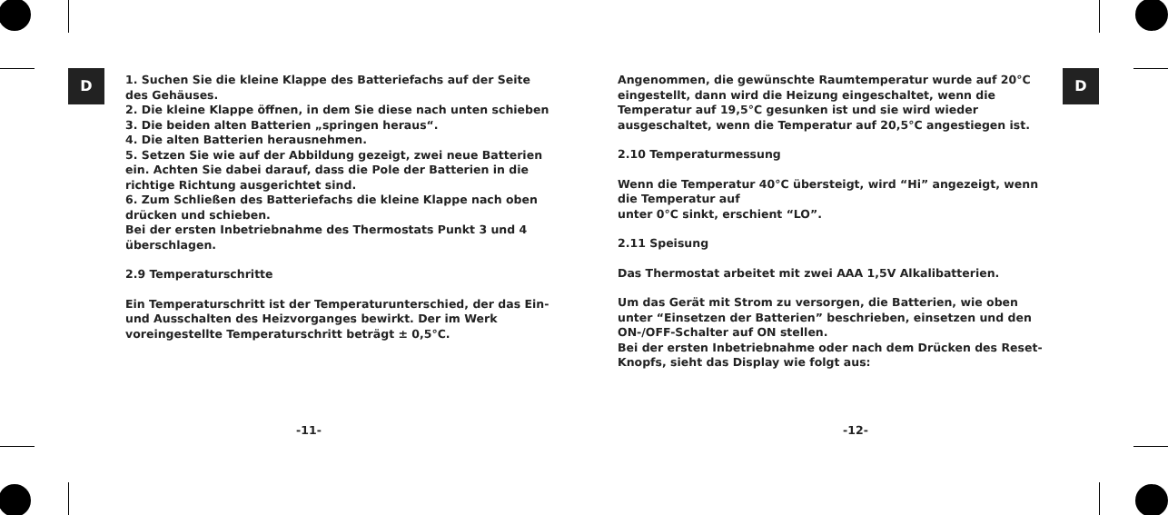D D
1. Suchen Sie die kleine Klappe des Batteriefachs auf der Seite des Gehäuses.
2. Die kleine Klappe öffnen, in dem Sie diese nach unten schieben
3. Die beiden alten Batterien „springen heraus“.
4. Die alten Batterien herausnehmen.
5. Setzen Sie wie auf der Abbildung gezeigt, zwei neue Batterien ein. Achten Sie dabei darauf, dass die Pole der Batterien in die richtige Richtung ausgerichtet sind.
6. Zum Schließen des Batteriefachs die kleine Klappe nach oben drücken und schieben.
Bei der ersten Inbetriebnahme des Thermostats Punkt 3 und 4 überschlagen.
2.9 Temperaturschritte
Ein Temperaturschritt ist der Temperaturunterschied, der das Ein- und Ausschalten des Heizvorganges bewirkt. Der im Werk voreingestellte Temperaturschritt beträgt ± 0,5°C.
Angenommen, die gewünschte Raumtemperatur wurde auf 20°C eingestellt, dann wird die Heizung eingeschaltet, wenn die Temperatur auf 19,5°C gesunken ist und sie wird wieder ausgeschaltet, wenn die Temperatur auf 20,5°C angestiegen ist.
2.10 Temperaturmessung
Wenn die Temperatur 40°C übersteigt, wird “Hi” angezeigt, wenn die Temperatur auf
unter 0°C sinkt, erschient “LO”.
2.11 Speisung
Das Thermostat arbeitet mit zwei AAA 1,5V Alkalibatterien.
Um das Gerät mit Strom zu versorgen, die Batterien, wie oben unter “Einsetzen der Batterien” beschrieben, einsetzen und den ON-/OFF-Schalter auf ON stellen.
Bei der ersten Inbetriebnahme oder nach dem Drücken des Reset-Knopfs, sieht das Display wie folgt aus:
-11- -12-